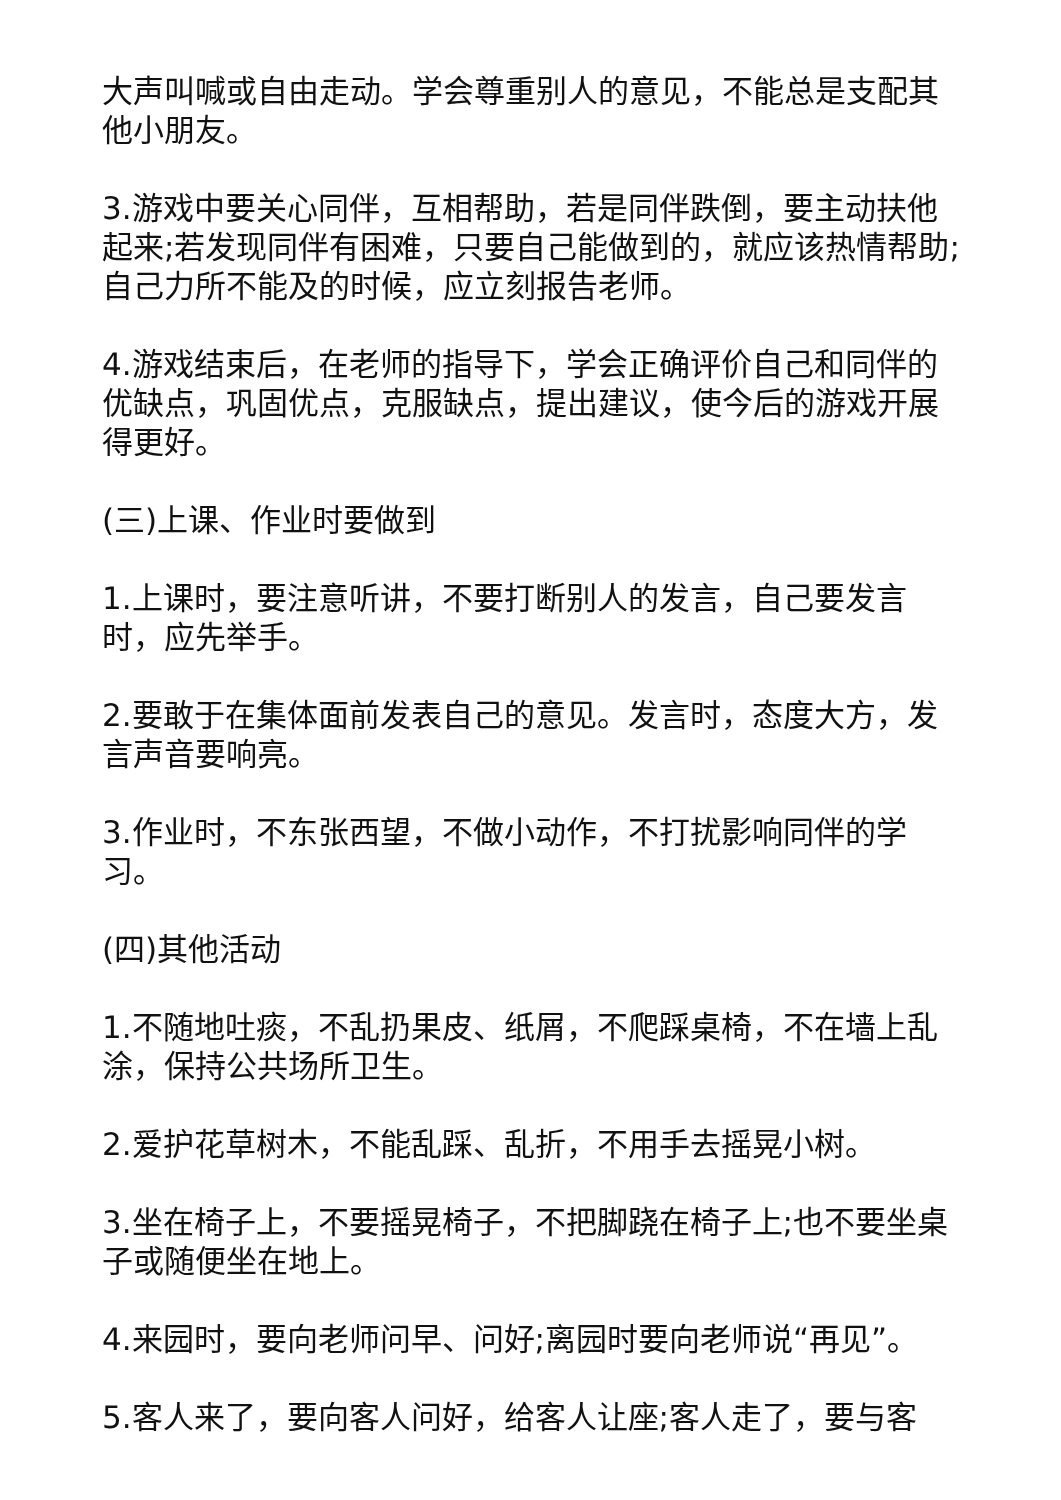大声叫喊或自由走动。学会尊重别人的意见，不能总是支配其他小朋友。
3.游戏中要关心同伴，互相帮助，若是同伴跌倒，要主动扶他起来;若发现同伴有困难，只要自己能做到的，就应该热情帮助;自己力所不能及的时候，应立刻报告老师。
4.游戏结束后，在老师的指导下，学会正确评价自己和同伴的优缺点，巩固优点，克服缺点，提出建议，使今后的游戏开展得更好。
(三)上课、作业时要做到
1.上课时，要注意听讲，不要打断别人的发言，自己要发言时，应先举手。
2.要敢于在集体面前发表自己的意见。发言时，态度大方，发言声音要响亮。
3.作业时，不东张西望，不做小动作，不打扰影响同伴的学习。
(四)其他活动
1.不随地吐痰，不乱扔果皮、纸屑，不爬踩桌椅，不在墙上乱涂，保持公共场所卫生。
2.爱护花草树木，不能乱踩、乱折，不用手去摇晃小树。
3.坐在椅子上，不要摇晃椅子，不把脚跷在椅子上;也不要坐桌子或随便坐在地上。
4.来园时，要向老师问早、问好;离园时要向老师说“再见”。
5.客人来了，要向客人问好，给客人让座;客人走了，要与客